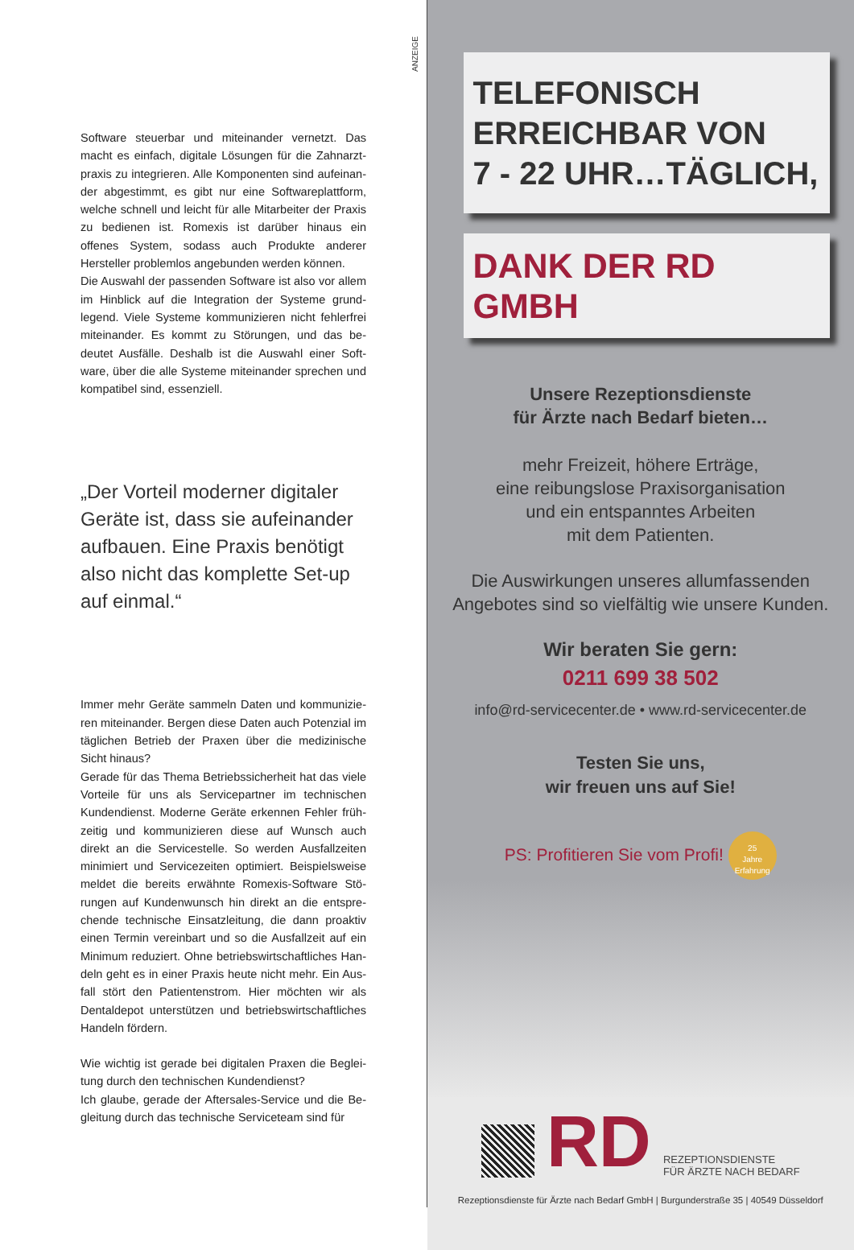ANZEIGE
Software steuerbar und miteinander vernetzt. Das macht es einfach, digitale Lösungen für die Zahnarzt­praxis zu integrieren. Alle Komponenten sind aufeinan­der abgestimmt, es gibt nur eine Softwareplattform, welche schnell und leicht für alle Mitarbeiter der Praxis zu bedienen ist. Romexis ist darüber hinaus ein offenes System, sodass auch Produkte anderer Hersteller pro­blemlos angebunden werden können.
Die Auswahl der passenden Software ist also vor allem im Hinblick auf die Integration der Systeme grund­legend. Viele Systeme kommunizieren nicht fehler­frei miteinander. Es kommt zu Störungen, und das be­deutet Ausfälle. Deshalb ist die Auswahl einer Soft­ware, über die alle Systeme miteinander sprechen und kompatibel sind, essenziell.
„Der Vorteil moderner digitaler Geräte ist, dass sie aufeinander aufbauen. Eine Praxis benötigt also nicht das komplette Set-up auf einmal.“
Immer mehr Geräte sammeln Daten und kommunizie­ren miteinander. Bergen diese Daten auch Potenzial im täglichen Betrieb der Praxen über die medizinische Sicht hinaus?
Gerade für das Thema Betriebssicherheit hat das viele Vorteile für uns als Servicepartner im technischen Kundendienst. Moderne Geräte erkennen Fehler früh­zeitig und kommunizieren diese auf Wunsch auch direkt an die Servicestelle. So werden Ausfallzeiten minimiert und Servicezeiten optimiert. Beispielsweise meldet die bereits erwähnte Romexis-Software Stö­rungen auf Kundenwunsch hin direkt an die entspre­chende technische Einsatzleitung, die dann proaktiv einen Termin vereinbart und so die Ausfallzeit auf ein Minimum reduziert. Ohne betriebswirtschaftliches Han­deln geht es in einer Praxis heute nicht mehr. Ein Aus­fall stört den Patientenstrom. Hier möchten wir als Dentaldepot unterstützen und betriebswirtschaftliches Handeln fördern.
Wie wichtig ist gerade bei digitalen Praxen die Beglei­tung durch den technischen Kundendienst?
Ich glaube, gerade der Aftersales-Service und die Be­gleitung durch das technische Serviceteam sind für
TELEFONISCH
ERREICHBAR VON
7 - 22 UHR…TÄGLICH,
DANK DER RD GMBH
Unsere Rezeptionsdienste
für Ärzte nach Bedarf bieten…
mehr Freizeit, höhere Erträge,
eine reibungslose Praxisorganisation
und ein entspanntes Arbeiten
mit dem Patienten.
Die Auswirkungen unseres allumfassenden
Angebotes sind so vielfältig wie unsere Kunden.
Wir beraten Sie gern:
0211 699 38 502
info@rd-servicecenter.de • www.rd-servicecenter.de
Testen Sie uns,
wir freuen uns auf Sie!
PS: Profitieren Sie vom Profi! 25
Jahre Erfahrung
RD
REZEPTIONSDIENSTE
FÜR ÄRZTE NACH BEDARF
Rezeptionsdienste für Ärzte nach Bedarf GmbH | Burgunderstraße 35 | 40549 Düsseldorf